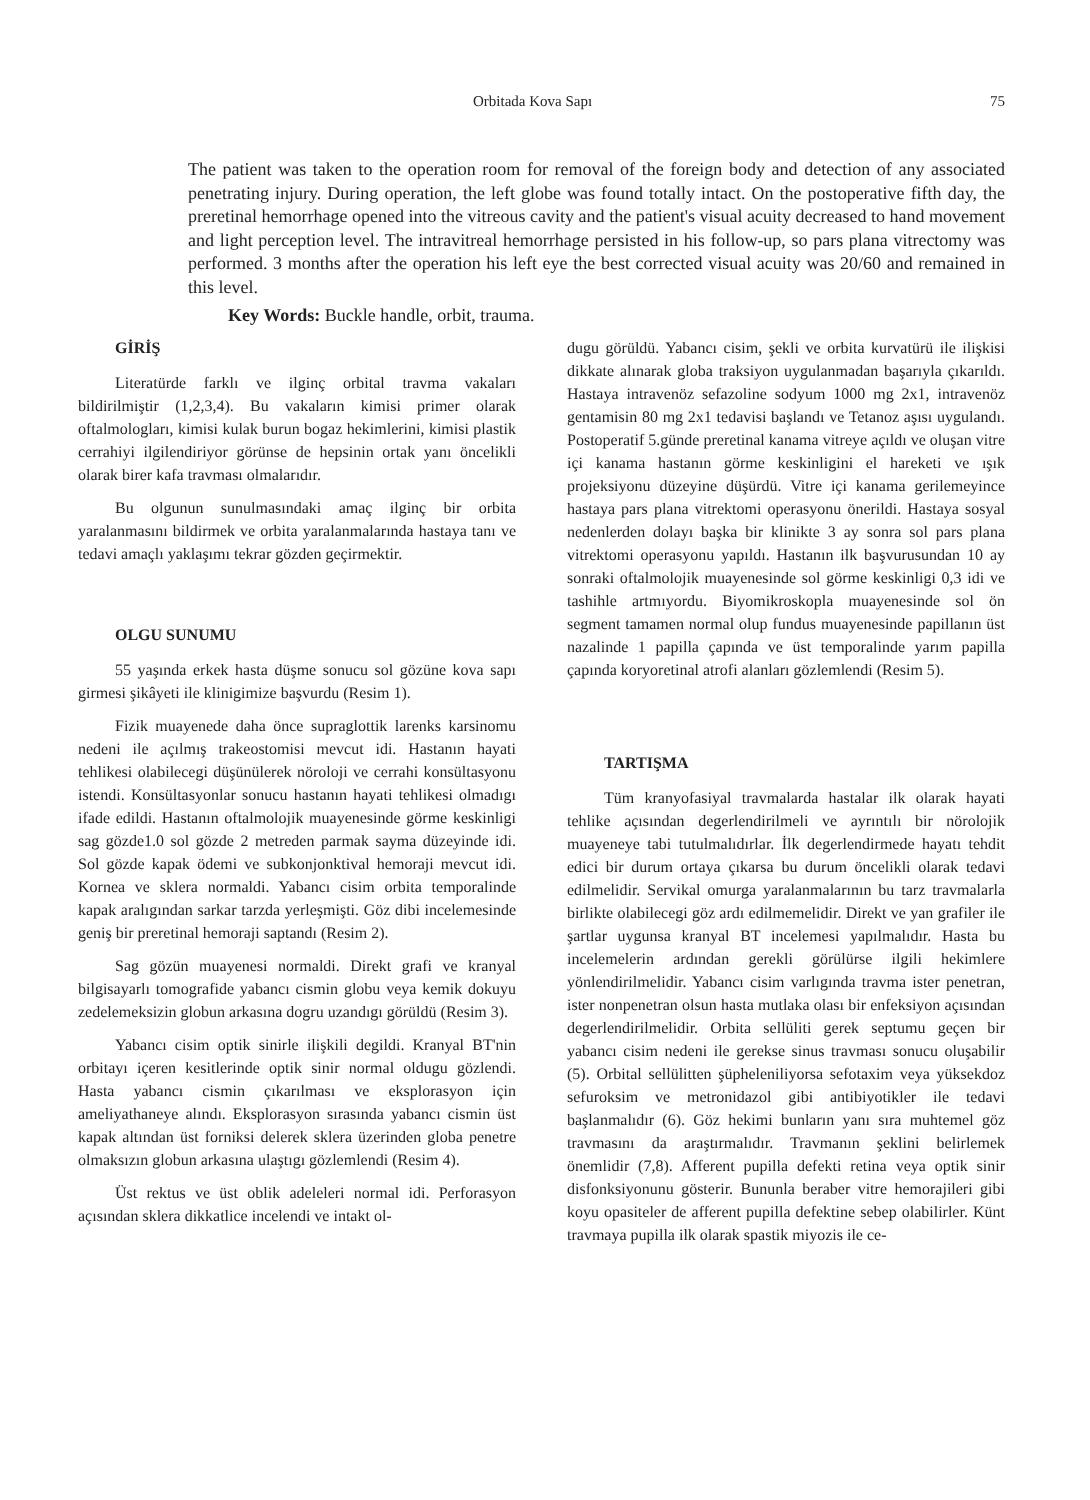Orbitada Kova Sapı 75
The patient was taken to the operation room for removal of the foreign body and detection of any associated penetrating injury. During operation, the left globe was found totally intact. On the postoperative fifth day, the preretinal hemorrhage opened into the vitreous cavity and the patient's visual acuity decreased to hand movement and light perception level. The intravitreal hemorrhage persisted in his follow-up, so pars plana vitrectomy was performed. 3 months after the operation his left eye the best corrected visual acuity was 20/60 and remained in this level.
Key Words: Buckle handle, orbit, trauma.
GİRİŞ
Literatürde farklı ve ilginç orbital travma vakaları bildirilmiştir (1,2,3,4). Bu vakaların kimisi primer olarak oftalmologları, kimisi kulak burun bogaz hekimlerini, kimisi plastik cerrahiyi ilgilendiriyor görünse de hepsinin ortak yanı öncelikli olarak birer kafa travması olmalarıdır.
Bu olgunun sunulmasındaki amaç ilginç bir orbita yaralanmasını bildirmek ve orbita yaralanmalarında hastaya tanı ve tedavi amaçlı yaklaşımı tekrar gözden geçirmektir.
OLGU SUNUMU
55 yaşında erkek hasta düşme sonucu sol gözüne kova sapı girmesi şikâyeti ile klinigimize başvurdu (Resim 1).
Fizik muayenede daha önce supraglottik larenks karsinomu nedeni ile açılmış trakeostomisi mevcut idi. Hastanın hayati tehlikesi olabilecegi düşünülerek nöroloji ve cerrahi konsültasyonu istendi. Konsültasyonlar sonucu hastanın hayati tehlikesi olmadıgı ifade edildi. Hastanın oftalmolojik muayenesinde görme keskinligi sag gözde1.0 sol gözde 2 metreden parmak sayma düzeyinde idi. Sol gözde kapak ödemi ve subkonjonktival hemoraji mevcut idi. Kornea ve sklera normaldi. Yabancı cisim orbita temporalinde kapak aralıgından sarkar tarzda yerleşmişti. Göz dibi incelemesinde geniş bir preretinal hemoraji saptandı (Resim 2).
Sag gözün muayenesi normaldi. Direkt grafi ve kranyal bilgisayarlı tomografide yabancı cismin globu veya kemik dokuyu zedelemeksizin globun arkasına dogru uzandıgı görüldü (Resim 3).
Yabancı cisim optik sinirle ilişkili degildi. Kranyal BT'nin orbitayı içeren kesitlerinde optik sinir normal oldugu gözlendi. Hasta yabancı cismin çıkarılması ve eksplorasyon için ameliyathaneye alındı. Eksplorasyon sırasında yabancı cismin üst kapak altından üst forniksi delerek sklera üzerinden globa penetre olmaksızın globun arkasına ulaştıgı gözlemlendi (Resim 4).
Üst rektus ve üst oblik adeleleri normal idi. Perforasyon açısından sklera dikkatlice incelendi ve intakt ol-
dugu görüldü. Yabancı cisim, şekli ve orbita kurvatürü ile ilişkisi dikkate alınarak globa traksiyon uygulanmadan başarıyla çıkarıldı. Hastaya intravenöz sefazoline sodyum 1000 mg 2x1, intravenöz gentamisin 80 mg 2x1 tedavisi başlandı ve Tetanoz aşısı uygulandı. Postoperatif 5.günde preretinal kanama vitreye açıldı ve oluşan vitre içi kanama hastanın görme keskinligini el hareketi ve ışık projeksiyonu düzeyine düşürdü. Vitre içi kanama gerilemeyince hastaya pars plana vitrektomi operasyonu önerildi. Hastaya sosyal nedenlerden dolayı başka bir klinikte 3 ay sonra sol pars plana vitrektomi operasyonu yapıldı. Hastanın ilk başvurusundan 10 ay sonraki oftalmolojik muayenesinde sol görme keskinligi 0,3 idi ve tashihle artmıyordu. Biyomikroskopla muayenesinde sol ön segment tamamen normal olup fundus muayenesinde papillanın üst nazalinde 1 papilla çapında ve üst temporalinde yarım papilla çapında koryoretinal atrofi alanları gözlemlendi (Resim 5).
TARTIŞMA
Tüm kranyofasiyal travmalarda hastalar ilk olarak hayati tehlike açısından degerlendirilmeli ve ayrıntılı bir nörolojik muayeneye tabi tutulmalıdırlar. İlk degerlendirmede hayatı tehdit edici bir durum ortaya çıkarsa bu durum öncelikli olarak tedavi edilmelidir. Servikal omurga yaralanmalarının bu tarz travmalarla birlikte olabilecegi göz ardı edilmemelidir. Direkt ve yan grafiler ile şartlar uygunsa kranyal BT incelemesi yapılmalıdır. Hasta bu incelemelerin ardından gerekli görülürse ilgili hekimlere yönlendirilmelidir. Yabancı cisim varlıgında travma ister penetran, ister nonpenetran olsun hasta mutlaka olası bir enfeksiyon açısından degerlendirilmelidir. Orbita sellüliti gerek septumu geçen bir yabancı cisim nedeni ile gerekse sinus travması sonucu oluşabilir (5). Orbital sellülitten şüpheleniliyorsa sefotaxim veya yüksekdoz sefuroksim ve metronidazol gibi antibiyotikler ile tedavi başlanmalıdır (6). Göz hekimi bunların yanı sıra muhtemel göz travmasını da araştırmalıdır. Travmanın şeklini belirlemek önemlidir (7,8). Afferent pupilla defekti retina veya optik sinir disfonksiyonunu gösterir. Bununla beraber vitre hemorajileri gibi koyu opasiteler de afferent pupilla defektine sebep olabilirler. Künt travmaya pupilla ilk olarak spastik miyozis ile ce-